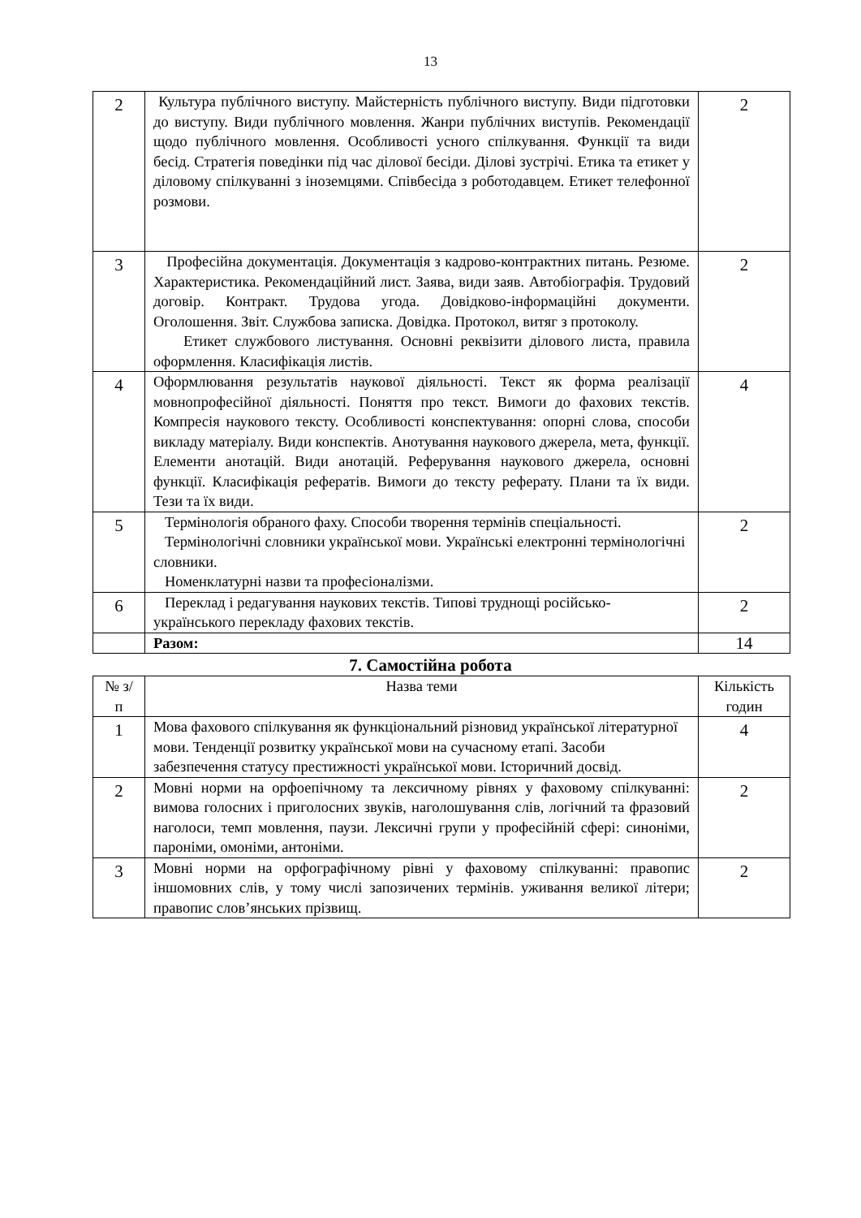13
| 2 | Культура публічного виступу. Майстерність публічного виступу. Види підготовки до виступу. Види публічного мовлення. Жанри публічних виступів. Рекомендації щодо публічного мовлення. Особливості усного спілкування. Функції та види бесід. Стратегія поведінки під час ділової бесіди. Ділові зустрічі. Етика та етикет у діловому спілкуванні з іноземцями. Співбесіда з роботодавцем. Етикет телефонної розмови. | 2 |
| 3 | Професійна документація. Документація з кадрово-контрактних питань. Резюме. Характеристика. Рекомендаційний лист. Заява, види заяв. Автобіографія. Трудовий договір. Контракт. Трудова угода. Довідково-інформаційні документи. Оголошення. Звіт. Службова записка. Довідка. Протокол, витяг з протоколу. Етикет службового листування. Основні реквізити ділового листа, правила оформлення. Класифікація листів. | 2 |
| 4 | Оформлювання результатів наукової діяльності. Текст як форма реалізації мовнопрофесійної діяльності. Поняття про текст. Вимоги до фахових текстів. Компресія наукового тексту. Особливості конспектування: опорні слова, способи викладу матеріалу. Види конспектів. Анотування наукового джерела, мета, функції. Елементи анотацій. Види анотацій. Реферування наукового джерела, основні функції. Класифікація рефератів. Вимоги до тексту реферату. Плани та їх види. Тези та їх види. | 4 |
| 5 | Термінологія обраного фаху. Способи творення термінів спеціальності. Термінологічні словники української мови. Українські електронні термінологічні словники. Номенклатурні назви та професіоналізми. | 2 |
| 6 | Переклад і редагування наукових текстів. Типові труднощі російсько-українського перекладу фахових текстів. | 2 |
| | Разом: | 14 |
7. Самостійна робота
| № з/п | Назва теми | Кількість годин |
| --- | --- | --- |
| 1 | Мова фахового спілкування як функціональний різновид української літературної мови. Тенденції розвитку української мови на сучасному етапі. Засоби забезпечення статусу престижності української мови. Історичний досвід. | 4 |
| 2 | Мовні норми на орфоепічному та лексичному рівнях у фаховому спілкуванні: вимова голосних і приголосних звуків, наголошування слів, логічний та фразовий наголоси, темп мовлення, паузи. Лексичні групи у професійній сфері: синоніми, пароніми, омоніми, антоніми. | 2 |
| 3 | Мовні норми на орфографічному рівні у фаховому спілкуванні: правопис іншомовних слів, у тому числі запозичених термінів. уживання великої літери; правопис слов’янських прізвищ. | 2 |